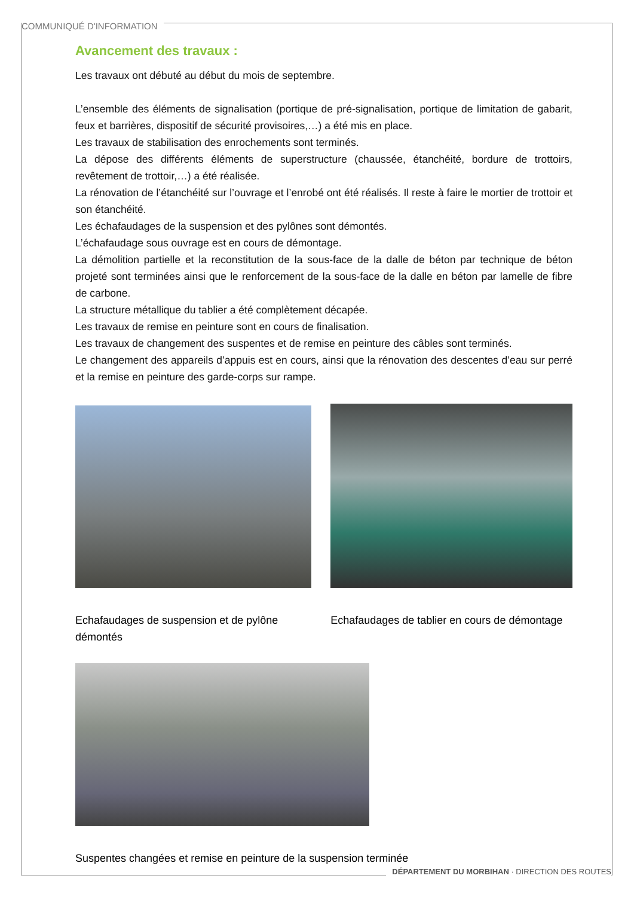COMMUNIQUÉ D'INFORMATION
Avancement des travaux :
Les travaux ont débuté au début du mois de septembre.
L’ensemble des éléments de signalisation (portique de pré-signalisation, portique de limitation de gabarit, feux et barrières, dispositif de sécurité provisoires,…) a été mis en place.
Les travaux de stabilisation des enrochements sont terminés.
La dépose des différents éléments de superstructure (chaussée, étanchéité, bordure de trottoirs, revêtement de trottoir,…) a été réalisée.
La rénovation de l’étanchéité sur l’ouvrage et l’enrobé ont été réalisés. Il reste à faire le mortier de trottoir et son étanchéité.
Les échafaudages de la suspension et des pylônes sont démontés.
L’échafaudage sous ouvrage est en cours de démontage.
La démolition partielle et la reconstitution de la sous-face de la dalle de béton par technique de béton projeté sont terminées ainsi que le renforcement de la sous-face de la dalle en béton par lamelle de fibre de carbone.
La structure métallique du tablier a été complètement décapée.
Les travaux de remise en peinture sont en cours de finalisation.
Les travaux de changement des suspentes et de remise en peinture des câbles sont terminés.
Le changement des appareils d’appuis est en cours, ainsi que la rénovation des descentes d’eau sur perré et la remise en peinture des garde-corps sur rampe.
Echafaudages de suspension et de pylône démontés
Echafaudages de tablier en cours de démontage
Suspentes changées et remise en peinture de la suspension terminée
DÉPARTEMENT DU MORBIHAN · DIRECTION DES ROUTES